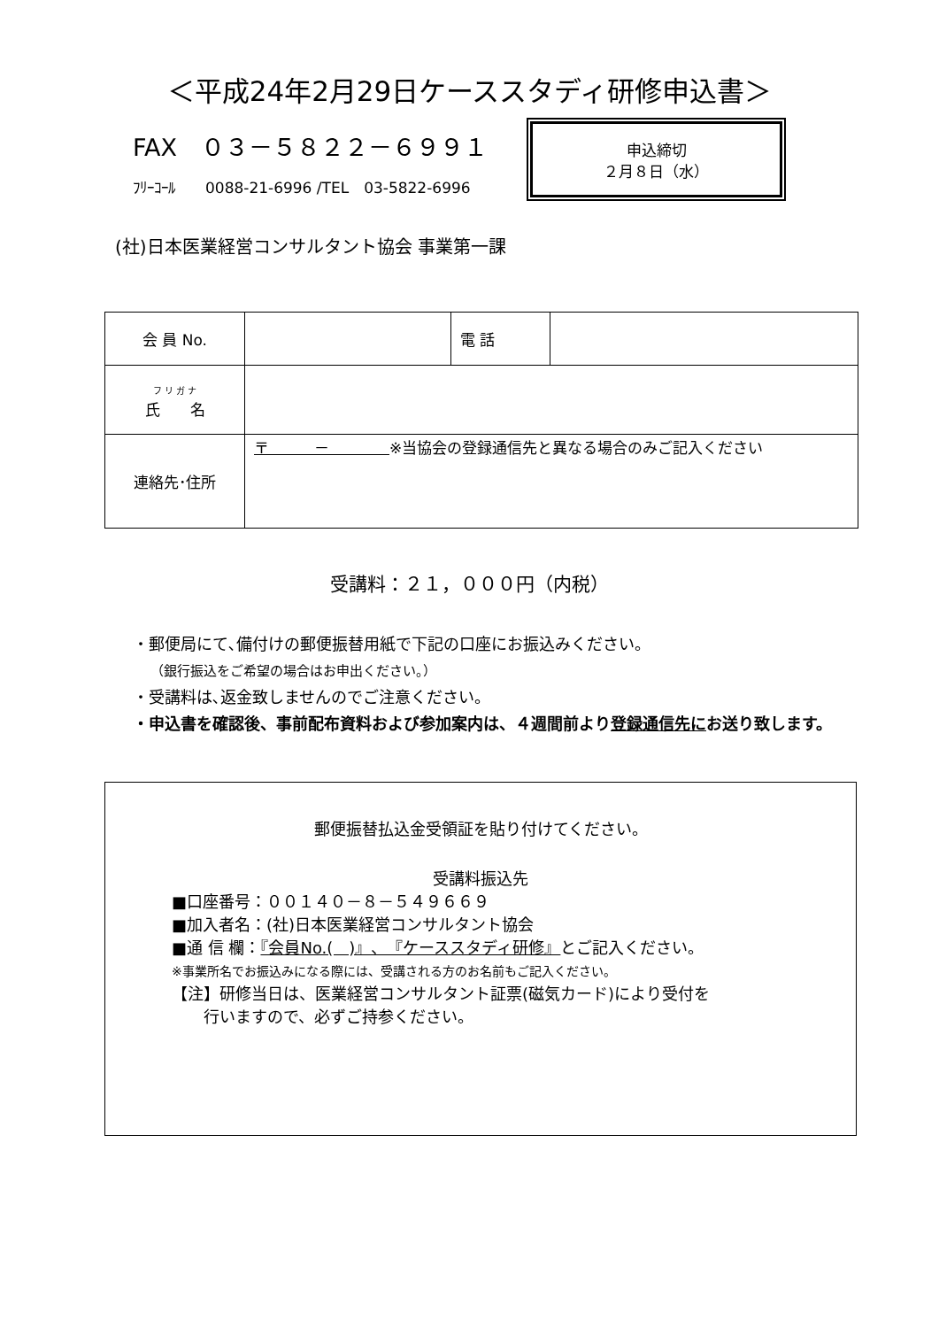＜平成24年2月29日ケーススタディ研修申込書＞
FAX　０３－５８２２－６９９１
ﾌﾘｰｺｰﾙ　　0088-21-6996 /TEL　03-5822-6996
申込締切
２月８日（水）
(社)日本医業経営コンサルタント協会 事業第一課
| 会 員 No. | | 電 話 | |
| フ リ ガ ナ 氏 名 | | | |
| 連絡先･住所 | 〒 － ※当協会の登録通信先と異なる場合のみご記入ください | | |
受講料：２１，０００円（内税）
・郵便局にて､備付けの郵便振替用紙で下記の口座にお振込みください。
（銀行振込をご希望の場合はお申出ください。）
・受講料は､返金致しませんのでご注意ください。
・申込書を確認後、事前配布資料および参加案内は、４週間前より登録通信先にお送り致します。
郵便振替払込金受領証を貼り付けてください。
受講料振込先
■口座番号：００１４０－８－５４９６６９
■加入者名：(社)日本医業経営コンサルタント協会
■通 信 欄：『会員No.(　)』、『ケーススタディ研修』とご記入ください。
※事業所名でお振込みになる際には、受講される方のお名前もご記入ください。
【注】研修当日は、医業経営コンサルタント証票(磁気カード)により受付を
　　行いますので、必ずご持参ください。